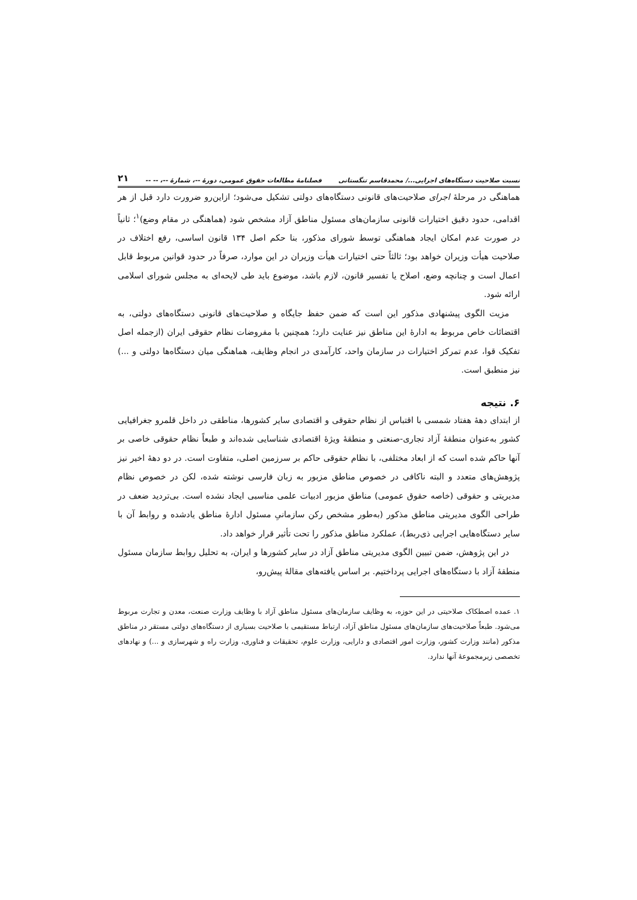نسبت صلاحیت دستگاه‌های اجرایی.../ محمدقاسم تنگستانی فصلنامهٔ مطالعات حقوق عمومی، دورهٔ --، شمارهٔ --، -- -- ۲۱
هماهنگی در مرحلهٔ اجرای صلاحیت‌های قانونی دستگاه‌های دولتی تشکیل می‌شود؛ ازاین‌رو ضرورت دارد قبل از هر اقدامی، حدود دقیق اختیارات قانونی سازمان‌های مسئول مناطق آزاد مشخص شود (هماهنگی در مقام وضع)<sup>۱</sup>؛ ثانیاً در صورت عدم امکان ایجاد هماهنگی توسط شورای مذکور، بنا حکم اصل ۱۳۴ قانون اساسی، رفع اختلاف در صلاحیت هیأت وزیران خواهد بود؛ ثالثاً حتی اختیارات هیأت وزیران در این موارد، صرفاً در حدود قوانین مربوط قابل اعمال است و چنانچه وضع، اصلاح یا تفسیر قانون، لازم باشد، موضوع باید طی لایحه‌ای به مجلس شورای اسلامی ارائه شود.
مزیت الگوی پیشنهادی مذکور این است که ضمن حفظ جایگاه و صلاحیت‌های قانونی دستگاه‌های دولتی، به اقتضائات خاص مربوط به ادارهٔ این مناطق نیز عنایت دارد؛ همچنین با مفروضات نظام حقوقی ایران (ازجمله اصل تفکیک قوا، عدم تمرکز اختیارات در سازمان واحد، کارآمدی در انجام وظایف، هماهنگی میان دستگاه‌ها دولتی و ...) نیز منطبق است.
۶. نتیجه
از ابتدای دههٔ هفتاد شمسی با اقتباس از نظام حقوقی و اقتصادی سایر کشورها، مناطقی در داخل قلمرو جغرافیایی کشور به‌عنوان منطقهٔ آزاد تجاری-صنعتی و منطقهٔ ویژهٔ اقتصادی شناسایی شده‌اند و طبعاً نظام حقوقی خاصی بر آنها حاکم شده است که از ابعاد مختلفی، با نظام حقوقی حاکم بر سرزمین اصلی، متفاوت است. در دو دههٔ اخیر نیز پژوهش‌های متعدد و البته ناکافی در خصوص مناطق مزبور به زبان فارسی نوشته شده، لکن در خصوص نظام مدیریتی و حقوقی (خاصه حقوق عمومی) مناطق مزبور ادبیات علمی مناسبی ایجاد نشده است. بی‌تردید ضعف در طراحی الگوی مدیریتی مناطق مذکور (به‌طور مشخص رکن سازمانیِ مسئول ادارهٔ مناطق یادشده و روابط آن با سایر دستگاه‌هایی اجرایی ذی‌ربط)، عملکرد مناطق مذکور را تحت تأثیر قرار خواهد داد.
در این پژوهش، ضمن تبیین الگوی مدیریتی مناطق آزاد در سایر کشورها و ایران، به تحلیل روابط سازمان مسئول منطقهٔ آزاد با دستگاه‌های اجرایی پرداختیم. بر اساس یافته‌های مقالهٔ پیش‌رو،
۱. عمده اصطکاک صلاحیتی در این حوزه، به وظایف سازمان‌های مسئول مناطق آزاد با وظایف وزارت صنعت، معدن و تجارت مربوط می‌شود. طبعاً صلاحیت‌های سازمان‌های مسئول مناطق آزاد، ارتباط مستقیمی با صلاحیت بسیاری از دستگاه‌های دولتی مستقر در مناطق مذکور (مانند وزارت کشور، وزارت امور اقتصادی و دارایی، وزارت علوم، تحقیقات و فناوری، وزارت راه و شهرسازی و ...) و نهادهای تخصصی زیرمجموعهٔ آنها ندارد.